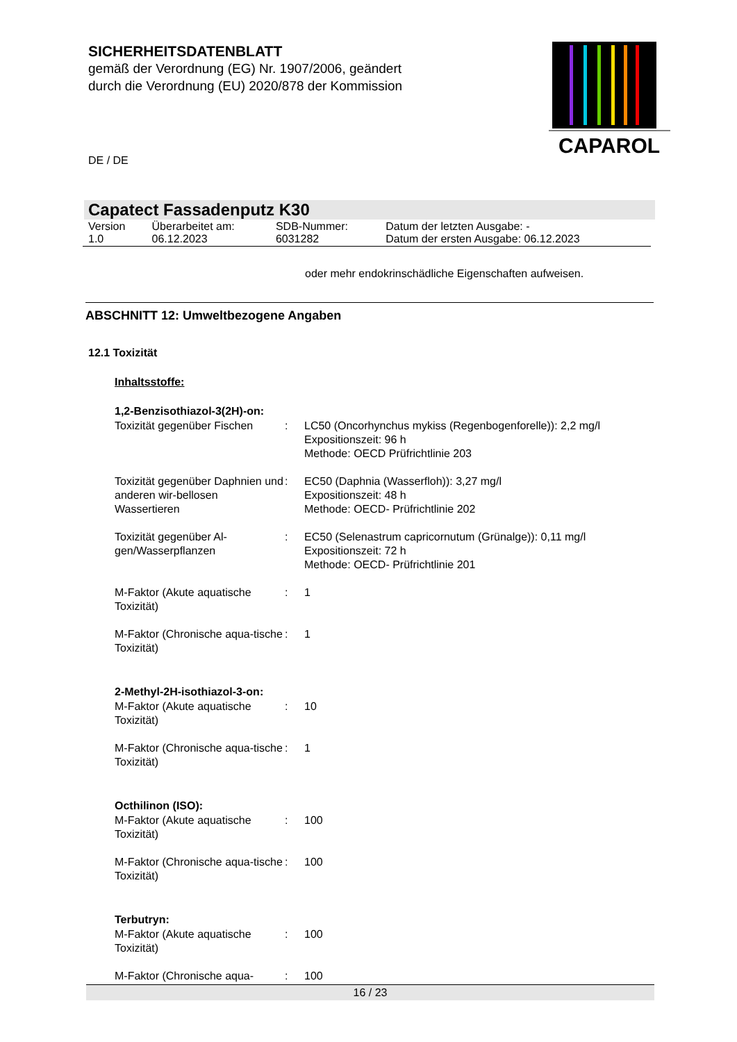SICHERHEITSDATENBLATT
gemäß der Verordnung (EG) Nr. 1907/2006, geändert
durch die Verordnung (EU) 2020/878 der Kommission
CAPAROL
DE / DE
Capatect Fassadenputz K30
| Version 1.0 | Überarbeitet am: 06.12.2023 | SDB-Nummer: 6031282 | Datum der letzten Ausgabe: - Datum der ersten Ausgabe: 06.12.2023 |
oder mehr endokrinschädliche Eigenschaften aufweisen.
ABSCHNITT 12: Umweltbezogene Angaben
12.1 Toxizität
Inhaltsstoffe:
1,2-Benzisothiazol-3(2H)-on:
| Toxizität gegenüber Fischen | : | LC50 (Oncorhynchus mykiss (Regenbogenforelle)): 2,2 mg/l Expositionszeit: 96 h Methode: OECD Prüfrichtlinie 203 |
| Toxizität gegenüber Daphnien und anderen wir-bellosen Wassertieren | : | EC50 (Daphnia (Wasserfloh)): 3,27 mg/l Expositionszeit: 48 h Methode: OECD- Prüfrichtlinie 202 |
| Toxizität gegenüber Al-gen/Wasserpflanzen | : | EC50 (Selenastrum capricornutum (Grünalge)): 0,11 mg/l Expositionszeit: 72 h Methode: OECD- Prüfrichtlinie 201 |
| M-Faktor (Akute aquatische Toxizität) | : | 1 |
| M-Faktor (Chronische aqua-tische Toxizität) | : | 1 |
2-Methyl-2H-isothiazol-3-on:
| M-Faktor (Akute aquatische Toxizität) | : | 10 |
| M-Faktor (Chronische aqua-tische Toxizität) | : | 1 |
Octhilinon (ISO):
| M-Faktor (Akute aquatische Toxizität) | : | 100 |
| M-Faktor (Chronische aqua-tische Toxizität) | : | 100 |
Terbutryn:
| M-Faktor (Akute aquatische Toxizität) | : | 100 |
| M-Faktor (Chronische aqua- | : | 100 |
16 / 23